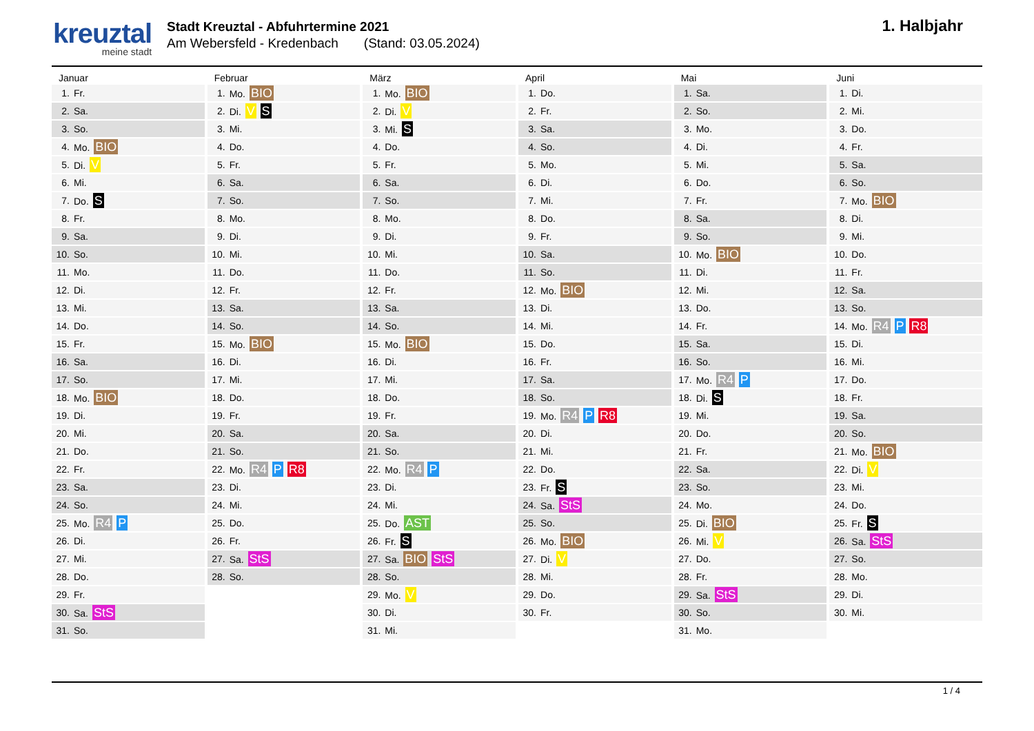kreuztal
meine stadt
Stadt Kreuztal - Abfuhrtermine 2021
Am Webersfeld - Kredenbach (Stand: 03.05.2024)
1. Halbjahr
Januar
| 1. | Fr. |
| 2. | Sa. |
| 3. | So. |
| 4. | Mo. BIO |
| 5. | Di. V |
| 6. | Mi. |
| 7. | Do. S |
| 8. | Fr. |
| 9. | Sa. |
| 10. | So. |
| 11. | Mo. |
| 12. | Di. |
| 13. | Mi. |
| 14. | Do. |
| 15. | Fr. |
| 16. | Sa. |
| 17. | So. |
| 18. | Mo. BIO |
| 19. | Di. |
| 20. | Mi. |
| 21. | Do. |
| 22. | Fr. |
| 23. | Sa. |
| 24. | So. |
| 25. | Mo. R4 P |
| 26. | Di. |
| 27. | Mi. |
| 28. | Do. |
| 29. | Fr. |
| 30. | Sa. StS |
| 31. | So. |
Februar
| 1. | Mo. BIO |
| 2. | Di. V S |
| 3. | Mi. |
| 4. | Do. |
| 5. | Fr. |
| 6. | Sa. |
| 7. | So. |
| 8. | Mo. |
| 9. | Di. |
| 10. | Mi. |
| 11. | Do. |
| 12. | Fr. |
| 13. | Sa. |
| 14. | So. |
| 15. | Mo. BIO |
| 16. | Di. |
| 17. | Mi. |
| 18. | Do. |
| 19. | Fr. |
| 20. | Sa. |
| 21. | So. |
| 22. | Mo. R4 P R8 |
| 23. | Di. |
| 24. | Mi. |
| 25. | Do. |
| 26. | Fr. |
| 27. | Sa. StS |
| 28. | So. |
März
| 1. | Mo. BIO |
| 2. | Di. V |
| 3. | Mi. S |
| 4. | Do. |
| 5. | Fr. |
| 6. | Sa. |
| 7. | So. |
| 8. | Mo. |
| 9. | Di. |
| 10. | Mi. |
| 11. | Do. |
| 12. | Fr. |
| 13. | Sa. |
| 14. | So. |
| 15. | Mo. BIO |
| 16. | Di. |
| 17. | Mi. |
| 18. | Do. |
| 19. | Fr. |
| 20. | Sa. |
| 21. | So. |
| 22. | Mo. R4 P |
| 23. | Di. |
| 24. | Mi. |
| 25. | Do. AST |
| 26. | Fr. S |
| 27. | Sa. BIO StS |
| 28. | So. |
| 29. | Mo. V |
| 30. | Di. |
| 31. | Mi. |
April
| 1. | Do. |
| 2. | Fr. |
| 3. | Sa. |
| 4. | So. |
| 5. | Mo. |
| 6. | Di. |
| 7. | Mi. |
| 8. | Do. |
| 9. | Fr. |
| 10. | Sa. |
| 11. | So. |
| 12. | Mo. BIO |
| 13. | Di. |
| 14. | Mi. |
| 15. | Do. |
| 16. | Fr. |
| 17. | Sa. |
| 18. | So. |
| 19. | Mo. R4 P R8 |
| 20. | Di. |
| 21. | Mi. |
| 22. | Do. |
| 23. | Fr. S |
| 24. | Sa. StS |
| 25. | So. |
| 26. | Mo. BIO |
| 27. | Di. V |
| 28. | Mi. |
| 29. | Do. |
| 30. | Fr. |
Mai
| 1. | Sa. |
| 2. | So. |
| 3. | Mo. |
| 4. | Di. |
| 5. | Mi. |
| 6. | Do. |
| 7. | Fr. |
| 8. | Sa. |
| 9. | So. |
| 10. | Mo. BIO |
| 11. | Di. |
| 12. | Mi. |
| 13. | Do. |
| 14. | Fr. |
| 15. | Sa. |
| 16. | So. |
| 17. | Mo. R4 P |
| 18. | Di. S |
| 19. | Mi. |
| 20. | Do. |
| 21. | Fr. |
| 22. | Sa. |
| 23. | So. |
| 24. | Mo. |
| 25. | Di. BIO |
| 26. | Mi. V |
| 27. | Do. |
| 28. | Fr. |
| 29. | Sa. StS |
| 30. | So. |
| 31. | Mo. |
Juni
| 1. | Di. |
| 2. | Mi. |
| 3. | Do. |
| 4. | Fr. |
| 5. | Sa. |
| 6. | So. |
| 7. | Mo. BIO |
| 8. | Di. |
| 9. | Mi. |
| 10. | Do. |
| 11. | Fr. |
| 12. | Sa. |
| 13. | So. |
| 14. | Mo. R4 P R8 |
| 15. | Di. |
| 16. | Mi. |
| 17. | Do. |
| 18. | Fr. |
| 19. | Sa. |
| 20. | So. |
| 21. | Mo. BIO |
| 22. | Di. V |
| 23. | Mi. |
| 24. | Do. |
| 25. | Fr. S |
| 26. | Sa. StS |
| 27. | So. |
| 28. | Mo. |
| 29. | Di. |
| 30. | Mi. |
1 / 4